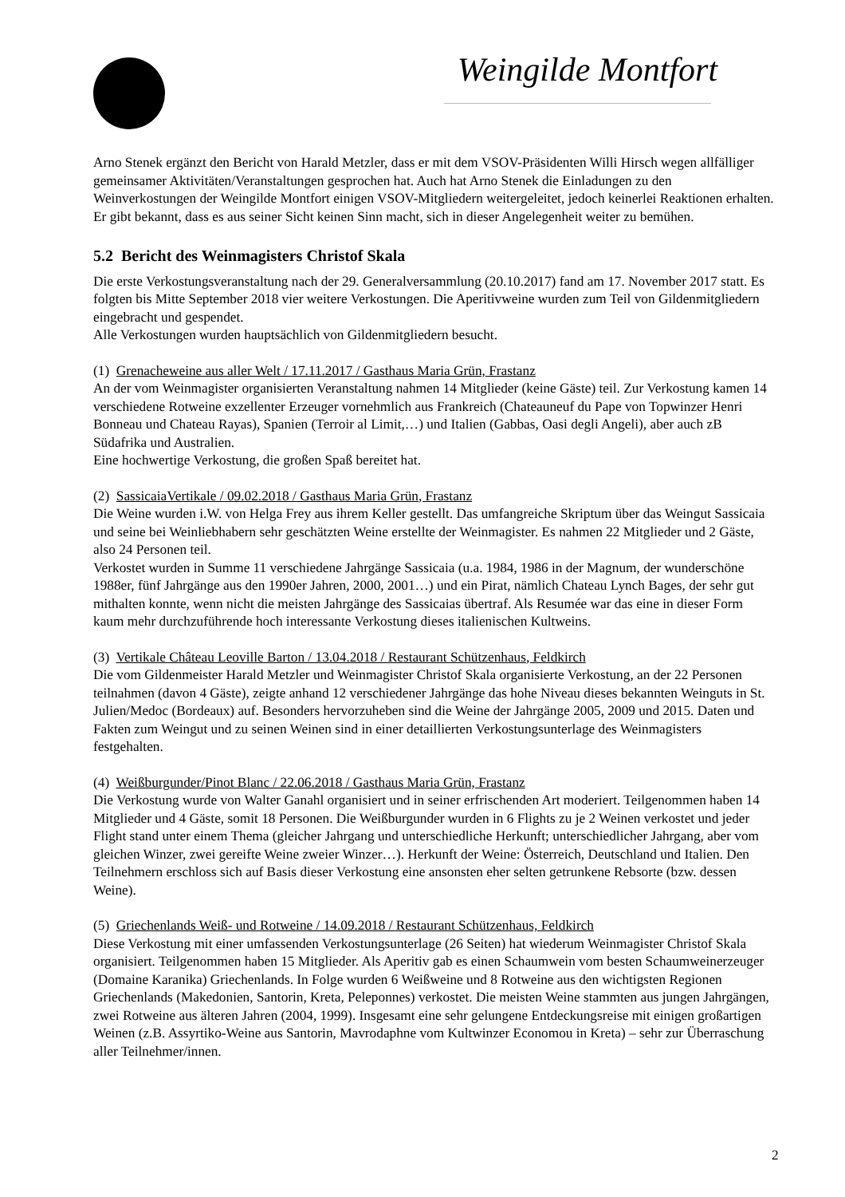Weingilde Montfort
Arno Stenek ergänzt den Bericht von Harald Metzler, dass er mit dem VSOV-Präsidenten Willi Hirsch wegen allfälliger gemeinsamer Aktivitäten/Veranstaltungen gesprochen hat. Auch hat Arno Stenek die Einladungen zu den Weinverkostungen der Weingilde Montfort einigen VSOV-Mitgliedern weitergeleitet, jedoch keinerlei Reaktionen erhalten. Er gibt bekannt, dass es aus seiner Sicht keinen Sinn macht, sich in dieser Angelegenheit weiter zu bemühen.
5.2 Bericht des Weinmagisters Christof Skala
Die erste Verkostungsveranstaltung nach der 29. Generalversammlung (20.10.2017) fand am 17. November 2017 statt. Es folgten bis Mitte September 2018 vier weitere Verkostungen. Die Aperitivweine wurden zum Teil von Gildenmitgliedern eingebracht und gespendet.
Alle Verkostungen wurden hauptsächlich von Gildenmitgliedern besucht.
(1) Grenacheweine aus aller Welt / 17.11.2017 / Gasthaus Maria Grün, Frastanz
An der vom Weinmagister organisierten Veranstaltung nahmen 14 Mitglieder (keine Gäste) teil. Zur Verkostung kamen 14 verschiedene Rotweine exzellenter Erzeuger vornehmlich aus Frankreich (Chateauneuf du Pape von Topwinzer Henri Bonneau und Chateau Rayas), Spanien (Terroir al Limit,…) und Italien (Gabbas, Oasi degli Angeli), aber auch zB Südafrika und Australien.
Eine hochwertige Verkostung, die großen Spaß bereitet hat.
(2) SassicaiaVertikale / 09.02.2018 / Gasthaus Maria Grün, Frastanz
Die Weine wurden i.W. von Helga Frey aus ihrem Keller gestellt. Das umfangreiche Skriptum über das Weingut Sassicaia und seine bei Weinliebhabern sehr geschätzten Weine erstellte der Weinmagister. Es nahmen 22 Mitglieder und 2 Gäste, also 24 Personen teil.
Verkostet wurden in Summe 11 verschiedene Jahrgänge Sassicaia (u.a. 1984, 1986 in der Magnum, der wunderschöne 1988er, fünf Jahrgänge aus den 1990er Jahren, 2000, 2001…) und ein Pirat, nämlich Chateau Lynch Bages, der sehr gut mithalten konnte, wenn nicht die meisten Jahrgänge des Sassicaias übertraf. Als Resumée war das eine in dieser Form kaum mehr durchzuführende hoch interessante Verkostung dieses italienischen Kultweins.
(3) Vertikale Château Leoville Barton / 13.04.2018 / Restaurant Schützenhaus, Feldkirch
Die vom Gildenmeister Harald Metzler und Weinmagister Christof Skala organisierte Verkostung, an der 22 Personen teilnahmen (davon 4 Gäste), zeigte anhand 12 verschiedener Jahrgänge das hohe Niveau dieses bekannten Weinguts in St. Julien/Medoc (Bordeaux) auf. Besonders hervorzuheben sind die Weine der Jahrgänge 2005, 2009 und 2015. Daten und Fakten zum Weingut und zu seinen Weinen sind in einer detaillierten Verkostungsunterlage des Weinmagisters festgehalten.
(4) Weißburgunder/Pinot Blanc / 22.06.2018 / Gasthaus Maria Grün, Frastanz
Die Verkostung wurde von Walter Ganahl organisiert und in seiner erfrischenden Art moderiert. Teilgenommen haben 14 Mitglieder und 4 Gäste, somit 18 Personen. Die Weißburgunder wurden in 6 Flights zu je 2 Weinen verkostet und jeder Flight stand unter einem Thema (gleicher Jahrgang und unterschiedliche Herkunft; unterschiedlicher Jahrgang, aber vom gleichen Winzer, zwei gereifte Weine zweier Winzer…). Herkunft der Weine: Österreich, Deutschland und Italien. Den Teilnehmern erschloss sich auf Basis dieser Verkostung eine ansonsten eher selten getrunkene Rebsorte (bzw. dessen Weine).
(5) Griechenlands Weiß- und Rotweine / 14.09.2018 / Restaurant Schützenhaus, Feldkirch
Diese Verkostung mit einer umfassenden Verkostungsunterlage (26 Seiten) hat wiederum Weinmagister Christof Skala organisiert. Teilgenommen haben 15 Mitglieder. Als Aperitiv gab es einen Schaumwein vom besten Schaumweinerzeuger (Domaine Karanika) Griechenlands. In Folge wurden 6 Weißweine und 8 Rotweine aus den wichtigsten Regionen Griechenlands (Makedonien, Santorin, Kreta, Peleponnes) verkostet. Die meisten Weine stammten aus jungen Jahrgängen, zwei Rotweine aus älteren Jahren (2004, 1999). Insgesamt eine sehr gelungene Entdeckungsreise mit einigen großartigen Weinen (z.B. Assyrtiko-Weine aus Santorin, Mavrodaphne vom Kultwinzer Economou in Kreta) – sehr zur Überraschung aller Teilnehmer/innen.
2